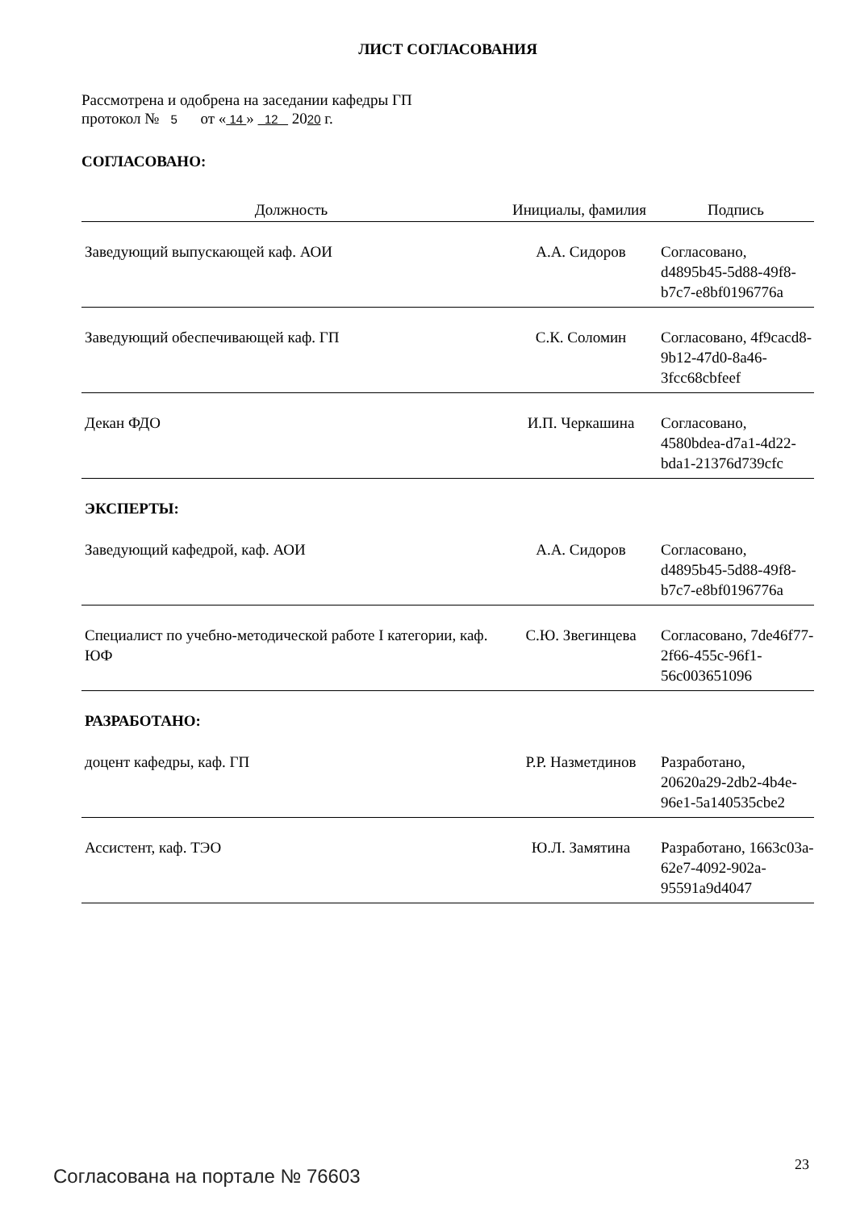ЛИСТ СОГЛАСОВАНИЯ
Рассмотрена и одобрена на заседании кафедры ГП
протокол № 5 от « 14 » 12 2020 г.
СОГЛАСОВАНО:
| Должность | Инициалы, фамилия | Подпись |
| --- | --- | --- |
| Заведующий выпускающей каф. АОИ | А.А. Сидоров | Согласовано, d4895b45-5d88-49f8-b7c7-e8bf0196776a |
| Заведующий обеспечивающей каф. ГП | С.К. Соломин | Согласовано, 4f9cacd8-9b12-47d0-8a46-3fcc68cbfeef |
| Декан ФДО | И.П. Черкашина | Согласовано, 4580bdea-d7a1-4d22-bda1-21376d739cfc |
| ЭКСПЕРТЫ: | | |
| Заведующий кафедрой, каф. АОИ | А.А. Сидоров | Согласовано, d4895b45-5d88-49f8-b7c7-e8bf0196776a |
| Специалист по учебно-методической работе I категории, каф. ЮФ | С.Ю. Звегинцева | Согласовано, 7de46f77-2f66-455c-96f1-56c003651096 |
| РАЗРАБОТАНО: | | |
| доцент кафедры, каф. ГП | Р.Р. Назметдинов | Разработано, 20620a29-2db2-4b4e-96e1-5a140535cbe2 |
| Ассистент, каф. ТЭО | Ю.Л. Замятина | Разработано, 1663c03a-62e7-4092-902a-95591a9d4047 |
Согласована на портале № 76603
23